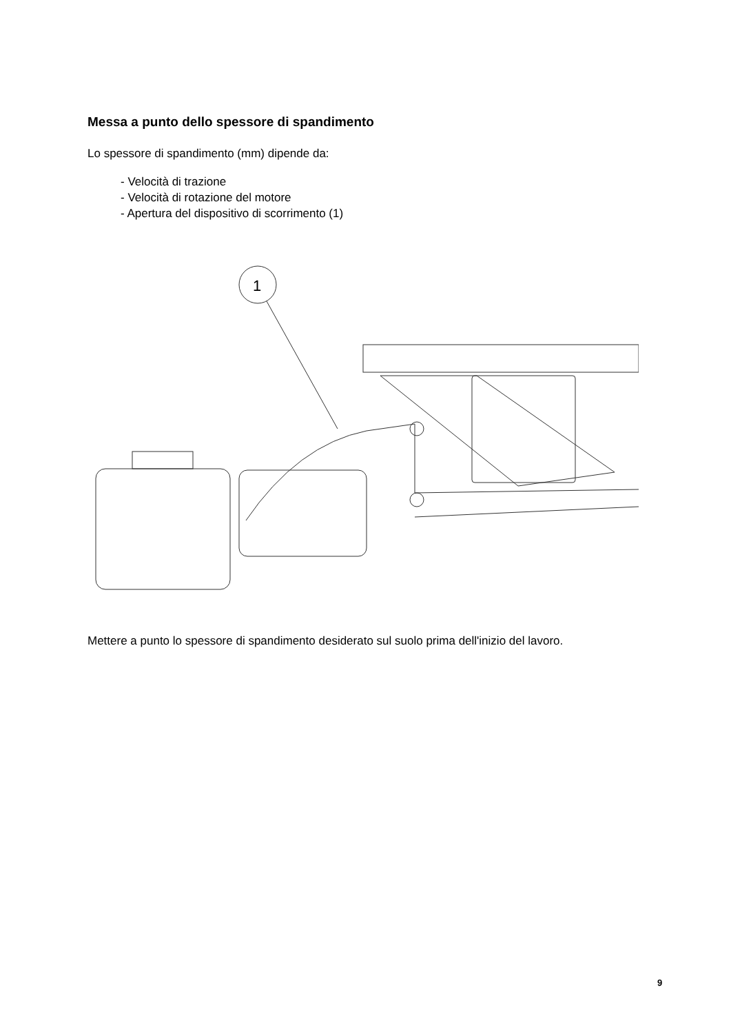Messa a punto dello spessore di spandimento
Lo spessore di spandimento (mm) dipende da:
- Velocità di trazione
- Velocità di rotazione del motore
- Apertura del dispositivo di scorrimento (1)
1
Mettere a punto lo spessore di spandimento desiderato sul suolo prima dell'inizio del lavoro.
9